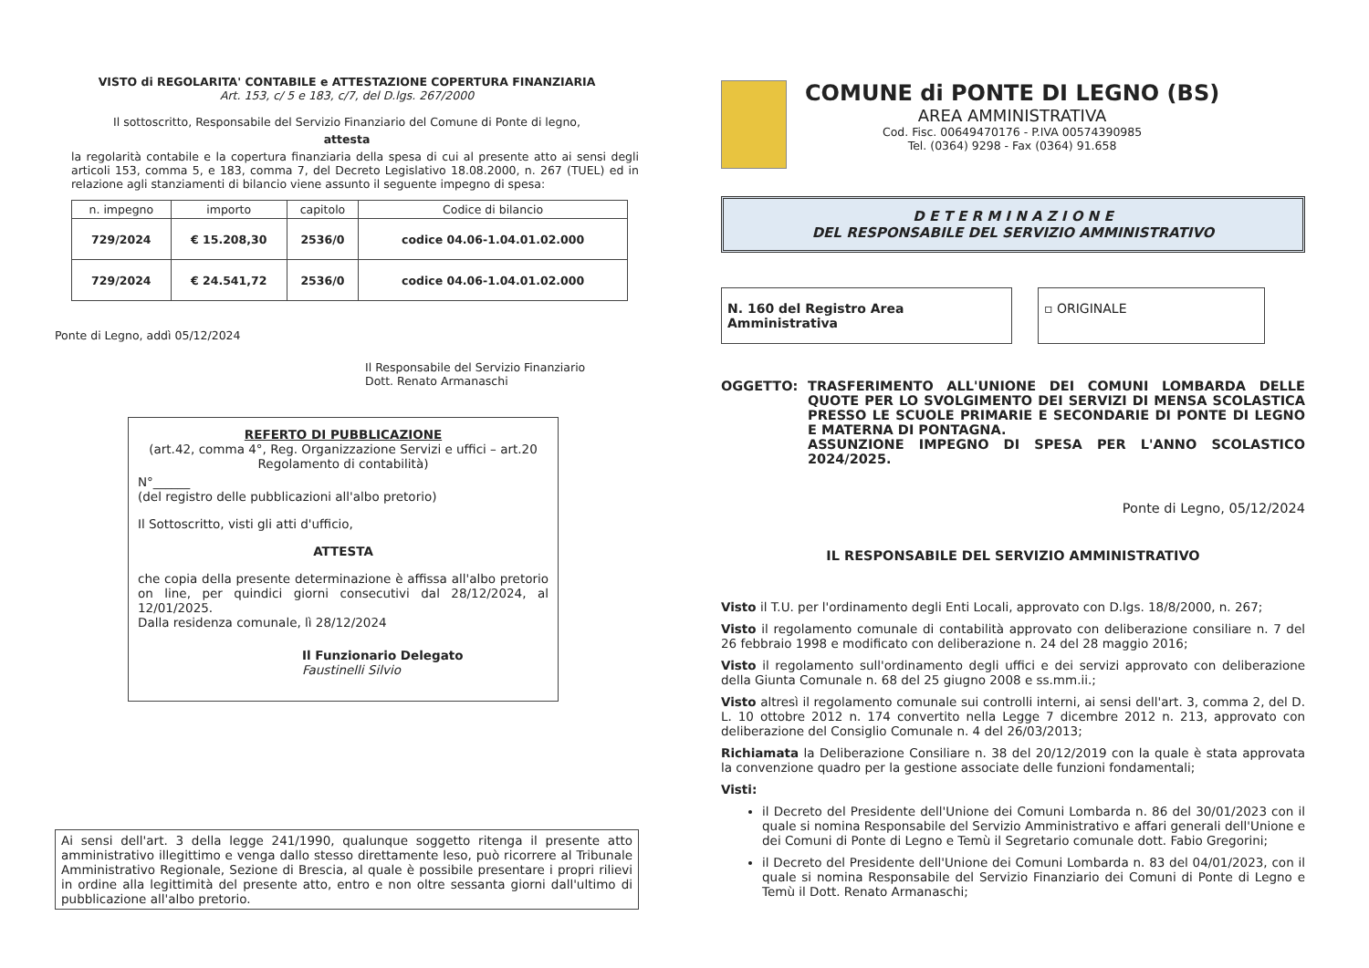VISTO di REGOLARITA' CONTABILE e ATTESTAZIONE COPERTURA FINANZIARIA
Art. 153, c/ 5 e 183, c/7, del D.lgs. 267/2000
Il sottoscritto, Responsabile del Servizio Finanziario del Comune di Ponte di legno,
attesta
la regolarità contabile e la copertura finanziaria della spesa di cui al presente atto ai sensi degli articoli 153, comma 5, e 183, comma 7, del Decreto Legislativo 18.08.2000, n. 267 (TUEL) ed in relazione agli stanziamenti di bilancio viene assunto il seguente impegno di spesa:
| n. impegno | importo | capitolo | Codice di bilancio |
| --- | --- | --- | --- |
| 729/2024 | € 15.208,30 | 2536/0 | codice 04.06-1.04.01.02.000 |
| 729/2024 | € 24.541,72 | 2536/0 | codice 04.06-1.04.01.02.000 |
Ponte di Legno, addì 05/12/2024
Il Responsabile del Servizio Finanziario
Dott. Renato Armanaschi
REFERTO DI PUBBLICAZIONE
(art.42, comma 4°, Reg. Organizzazione Servizi e uffici – art.20 Regolamento di contabilità)
N°______
(del registro delle pubblicazioni all'albo pretorio)
Il Sottoscritto, visti gli atti d'ufficio,
ATTESTA
che copia della presente determinazione è affissa all'albo pretorio on line, per quindici giorni consecutivi dal 28/12/2024, al 12/01/2025.
Dalla residenza comunale, lì 28/12/2024
Il Funzionario Delegato
Faustinelli Silvio
Ai sensi dell'art. 3 della legge 241/1990, qualunque soggetto ritenga il presente atto amministrativo illegittimo e venga dallo stesso direttamente leso, può ricorrere al Tribunale Amministrativo Regionale, Sezione di Brescia, al quale è possibile presentare i propri rilievi in ordine alla legittimità del presente atto, entro e non oltre sessanta giorni dall'ultimo di pubblicazione all'albo pretorio.
COMUNE di PONTE DI LEGNO (BS)
AREA AMMINISTRATIVA
Cod. Fisc. 00649470176 - P.IVA 00574390985
Tel. (0364) 9298 - Fax (0364) 91.658
D E T E R M I N A Z I O N E
DEL RESPONSABILE DEL SERVIZIO AMMINISTRATIVO
N. 160 del Registro Area Amministrativa
▫ ORIGINALE
OGGETTO: TRASFERIMENTO ALL'UNIONE DEI COMUNI LOMBARDA DELLE QUOTE PER LO SVOLGIMENTO DEI SERVIZI DI MENSA SCOLASTICA PRESSO LE SCUOLE PRIMARIE E SECONDARIE DI PONTE DI LEGNO E MATERNA DI PONTAGNA.
ASSUNZIONE IMPEGNO DI SPESA PER L'ANNO SCOLASTICO 2024/2025.
Ponte di Legno, 05/12/2024
IL RESPONSABILE DEL SERVIZIO AMMINISTRATIVO
Visto il T.U. per l'ordinamento degli Enti Locali, approvato con D.lgs. 18/8/2000, n. 267;
Visto il regolamento comunale di contabilità approvato con deliberazione consiliare n. 7 del 26 febbraio 1998 e modificato con deliberazione n. 24 del 28 maggio 2016;
Visto il regolamento sull'ordinamento degli uffici e dei servizi approvato con deliberazione della Giunta Comunale n. 68 del 25 giugno 2008 e ss.mm.ii.;
Visto altresì il regolamento comunale sui controlli interni, ai sensi dell'art. 3, comma 2, del D. L. 10 ottobre 2012 n. 174 convertito nella Legge 7 dicembre 2012 n. 213, approvato con deliberazione del Consiglio Comunale n. 4 del 26/03/2013;
Richiamata la Deliberazione Consiliare n. 38 del 20/12/2019 con la quale è stata approvata la convenzione quadro per la gestione associate delle funzioni fondamentali;
Visti:
il Decreto del Presidente dell'Unione dei Comuni Lombarda n. 86 del 30/01/2023 con il quale si nomina Responsabile del Servizio Amministrativo e affari generali dell'Unione e dei Comuni di Ponte di Legno e Temù il Segretario comunale dott. Fabio Gregorini;
il Decreto del Presidente dell'Unione dei Comuni Lombarda n. 83 del 04/01/2023, con il quale si nomina Responsabile del Servizio Finanziario dei Comuni di Ponte di Legno e Temù il Dott. Renato Armanaschi;